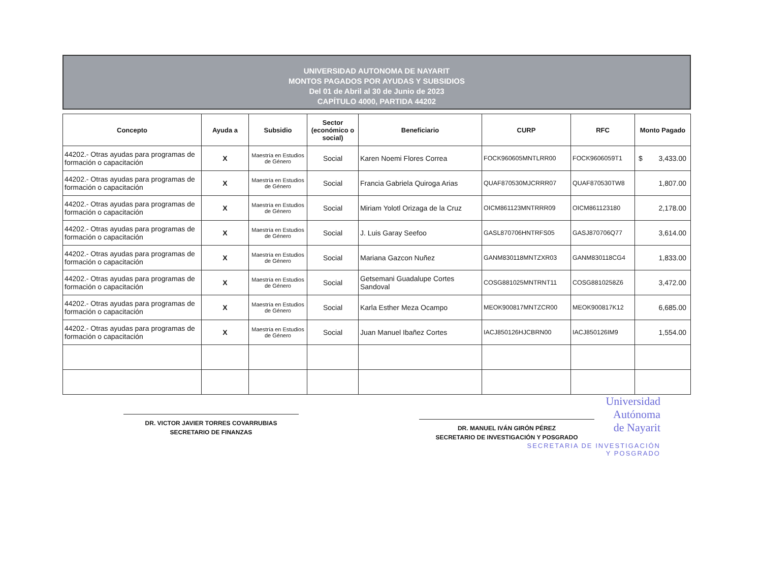UNIVERSIDAD AUTONOMA DE NAYARIT
MONTOS PAGADOS POR AYUDAS Y SUBSIDIOS
Del 01 de Abril al 30 de Junio de 2023
CAPÍTULO 4000, PARTIDA 44202
| Concepto | Ayuda a | Subsidio | Sector (económico o social) | Beneficiario | CURP | RFC | Monto Pagado |
| --- | --- | --- | --- | --- | --- | --- | --- |
| 44202.- Otras ayudas para programas de formación o capacitación | X | Maestría en Estudios de Género | Social | Karen Noemi Flores Correa | FOCK960605MNTLRR00 | FOCK9606059T1 | $ 3,433.00 |
| 44202.- Otras ayudas para programas de formación o capacitación | X | Maestría en Estudios de Género | Social | Francia Gabriela Quiroga Arias | QUAF870530MJCRRR07 | QUAF870530TW8 | 1,807.00 |
| 44202.- Otras ayudas para programas de formación o capacitación | X | Maestría en Estudios de Género | Social | Miriam Yolotl Orizaga de la Cruz | OICM861123MNTRRR09 | OICM861123180 | 2,178.00 |
| 44202.- Otras ayudas para programas de formación o capacitación | X | Maestría en Estudios de Género | Social | J. Luis Garay Seefoo | GASL870706HNTRFS05 | GASJ870706Q77 | 3,614.00 |
| 44202.- Otras ayudas para programas de formación o capacitación | X | Maestría en Estudios de Género | Social | Mariana Gazcon Nuñez | GANM830118MNTZXR03 | GANM830118CG4 | 1,833.00 |
| 44202.- Otras ayudas para programas de formación o capacitación | X | Maestría en Estudios de Género | Social | Getsemani Guadalupe Cortes Sandoval | COSG881025MNTRNT11 | COSG8810258Z6 | 3,472.00 |
| 44202.- Otras ayudas para programas de formación o capacitación | X | Maestría en Estudios de Género | Social | Karla Esther Meza Ocampo | MEOK900817MNTZCR00 | MEOK900817K12 | 6,685.00 |
| 44202.- Otras ayudas para programas de formación o capacitación | X | Maestría en Estudios de Género | Social | Juan Manuel Ibañez Cortes | IACJ850126HJCBRN00 | IACJ850126IM9 | 1,554.00 |
Universidad
Autónoma
de Nayarit
DR. VICTOR JAVIER TORRES COVARRUBIAS
SECRETARIO DE FINANZAS
DR. MANUEL IVÁN GIRÓN PÉREZ
SECRETARIO DE INVESTIGACIÓN Y POSGRADO
SECRETARIA DE INVESTIGACIÓN
Y POSGRADO